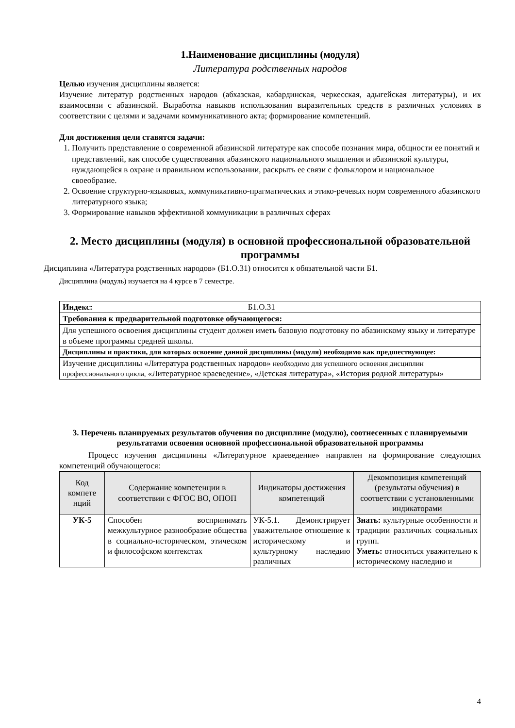1.Наименование дисциплины (модуля)
Литература родственных народов
Целью изучения дисциплины является:
Изучение литератур родственных народов (абхазская, кабардинская, черкесская, адыгейская литературы), и их взаимосвязи с абазинской. Выработка навыков использования выразительных средств в различных условиях в соответствии с целями и задачами коммуникативного акта; формирование компетенций.
Для достижения цели ставятся задачи:
1. Получить представление о современной абазинской литературе как способе познания мира, общности ее понятий и представлений, как способе существования абазинского национального мышления и абазинской культуры, нуждающейся в охране и правильном использовании, раскрыть ее связи с фольклором и национальное своеобразие.
2. Освоение структурно-языковых, коммуникативно-прагматических и этико-речевых норм современного абазинского литературного языка;
3. Формирование навыков эффективной коммуникации в различных сферах
2. Место дисциплины (модуля) в основной профессиональной образовательной программы
Дисциплина «Литература родственных народов» (Б1.О.31) относится к обязательной части Б1.
Дисциплина (модуль) изучается на 4 курсе в 7 семестре.
| Индекс: Б1.О.31 |
| Требования к предварительной подготовке обучающегося: |
| Для успешного освоения дисциплины студент должен иметь базовую подготовку по абазинскому языку и литературе в объеме программы средней школы. |
| Дисциплины и практики, для которых освоение данной дисциплины (модуля) необходимо как предшествующее: |
| Изучение дисциплины «Литература родственных народов» необходимо для успешного освоения дисциплин профессионального цикла, «Литературное краеведение», «Детская литература», «История родной литературы» |
3. Перечень планируемых результатов обучения по дисциплине (модулю), соотнесенных с планируемыми результатами освоения основной профессиональной образовательной программы
Процесс изучения дисциплины «Литературное краеведение» направлен на формирование следующих компетенций обучающегося:
| Код компете нций | Содержание компетенции в соответствии с ФГОС ВО, ОПОП | Индикаторы достижения компетенций | Декомпозиция компетенций (результаты обучения) в соответствии с установленными индикаторами |
| --- | --- | --- | --- |
| УК-5 | Способен воспринимать межкультурное разнообразие общества в социально-историческом, этическом и философском контекстах | УК-5.1. Демонстрирует уважительное отношение к историческому и культурному наследию различных | Знать: культурные особенности и традиции различных социальных групп. Уметь: относиться уважительно к историческому наследию и |
4